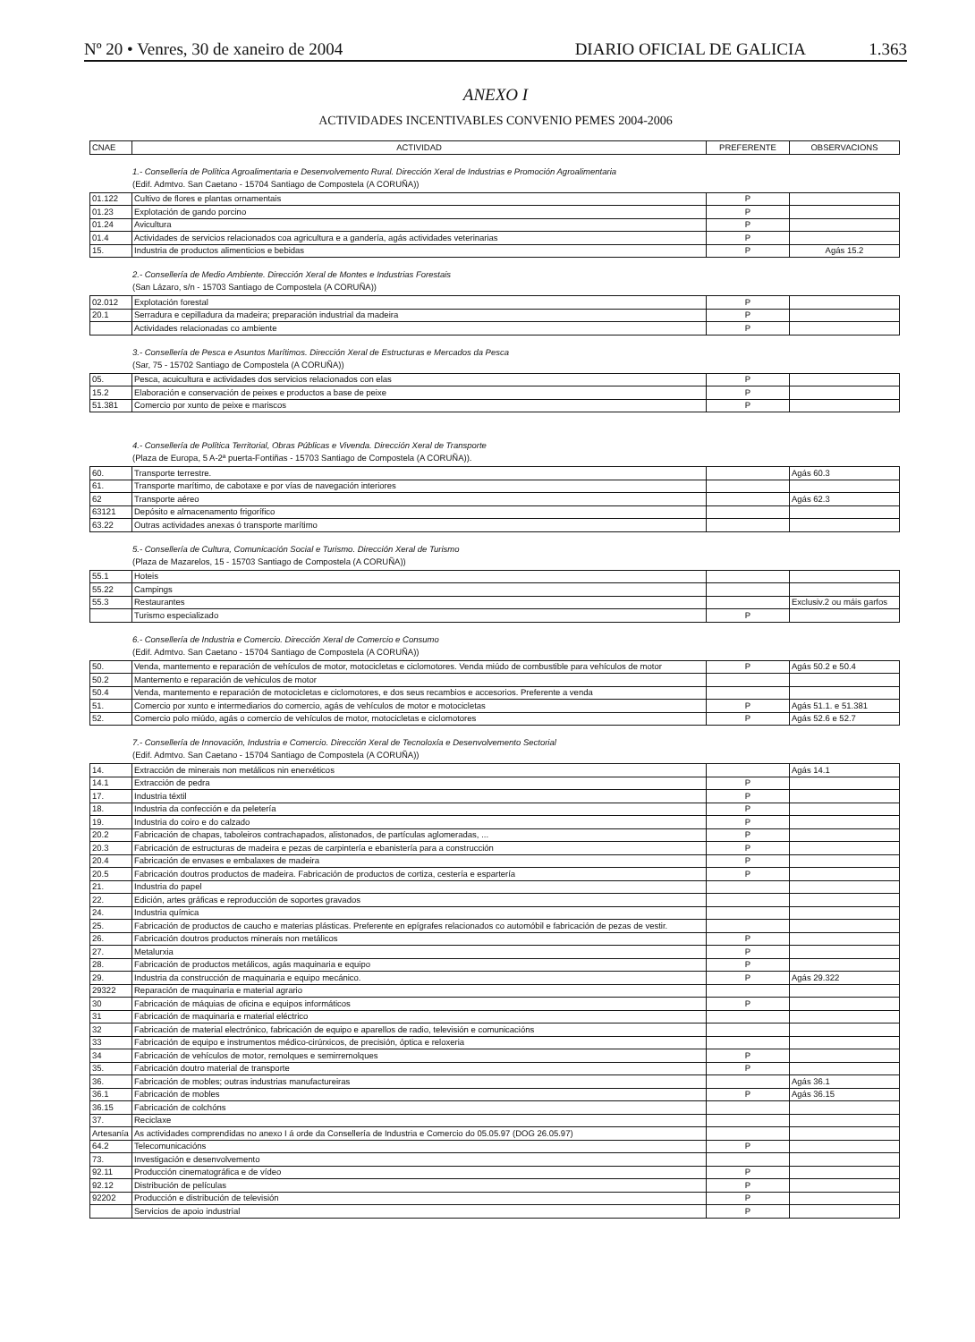Nº 20 • Venres, 30 de xaneiro de 2004 DIARIO OFICIAL DE GALICIA 1.363
ANEXO I
ACTIVIDADES INCENTIVABLES CONVENIO PEMES 2004-2006
| CNAE | ACTIVIDAD | PREFERENTE | OBSERVACIONS |
| --- | --- | --- | --- |
1.- Consellería de Política Agroalimentaria e Desenvolvemento Rural. Dirección Xeral de Industrias e Promoción Agroalimentaria
(Edif. Admtvo. San Caetano - 15704 Santiago de Compostela (A CORUÑA))
| 01.122 | Cultivo de flores e plantas ornamentais | P | |
| 01.23 | Explotación de gando porcino | P | |
| 01.24 | Avicultura | P | |
| 01.4 | Actividades de servicios relacionados coa agricultura e a gandería, agás actividades veterinarias | P | |
| 15. | Industria de productos alimenticios e bebidas | P | Agás 15.2 |
2.- Consellería de Medio Ambiente. Dirección Xeral de Montes e Industrias Forestais
(San Lázaro, s/n - 15703 Santiago de Compostela (A CORUÑA))
| 02.012 | Explotación forestal | P | |
| 20.1 | Serradura e cepilladura da madeira; preparación industrial da madeira | P | |
| | Actividades relacionadas co ambiente | P | |
3.- Consellería de Pesca e Asuntos Marítimos. Dirección Xeral de Estructuras e Mercados da Pesca
(Sar, 75 - 15702 Santiago de Compostela (A CORUÑA))
| 05. | Pesca, acuicultura e actividades dos servicios relacionados con elas | P | |
| 15.2 | Elaboración e conservación de peixes e productos a base de peixe | P | |
| 51.381 | Comercio por xunto de peixe e mariscos | P | |
4.- Consellería de Política Territorial, Obras Públicas e Vivenda. Dirección Xeral de Transporte
(Plaza de Europa, 5 A-2ª puerta-Fontiñas - 15703 Santiago de Compostela (A CORUÑA)).
| 60. | Transporte terrestre. | | Agás 60.3 |
| 61. | Transporte marítimo, de cabotaxe e por vías de navegación interiores | | |
| 62 | Transporte aéreo | | Agás 62.3 |
| 63121 | Depósito e almacenamento frigorífico | | |
| 63.22 | Outras actividades anexas ó transporte marítimo | | |
5.- Consellería de Cultura, Comunicación Social e Turismo. Dirección Xeral de Turismo
(Plaza de Mazarelos, 15 - 15703 Santiago de Compostela (A CORUÑA))
| 55.1 | Hoteis | | |
| 55.22 | Campings | | |
| 55.3 | Restaurantes | | Exclusiv.2 ou máis garfos |
| | Turismo especializado | P | |
6.- Consellería de Industria e Comercio. Dirección Xeral de Comercio e Consumo
(Edif. Admtvo. San Caetano - 15704 Santiago de Compostela (A CORUÑA))
| 50. | Venda, mantemento e reparación de vehículos de motor, motocicletas e ciclomotores. Venda miúdo de combustible para vehículos de motor | P | Agás 50.2 e 50.4 |
| 50.2 | Mantemento e reparación de vehiculos de motor | | |
| 50.4 | Venda, mantemento e reparación de motocicletas e ciclomotores, e dos seus recambios e accesorios. Preferente a venda | | |
| 51. | Comercio por xunto e intermediarios do comercio, agás de vehículos de motor e motocicletas | P | Agás 51.1. e 51.381 |
| 52. | Comercio polo miúdo, agás o comercio de vehículos de motor, motocicletas e ciclomotores | P | Agás 52.6 e 52.7 |
7.- Consellería de Innovación, Industria e Comercio. Dirección Xeral de Tecnoloxía e Desenvolvemento Sectorial
(Edif. Admtvo. San Caetano - 15704 Santiago de Compostela (A CORUÑA))
| 14. | Extracción de minerais non metálicos nin enerxéticos | | Agás 14.1 |
| 14.1 | Extracción de pedra | P | |
| 17. | Industria téxtil | P | |
| 18. | Industria da confección e da peletería | P | |
| 19. | Industria do coiro e do calzado | P | |
| 20.2 | Fabricación de chapas, taboleiros contrachapados, alistonados, de partículas aglomeradas, ... | P | |
| 20.3 | Fabricación de estructuras de madeira e pezas de carpintería e ebanistería para a construcción | P | |
| 20.4 | Fabricación de envases e embalaxes de madeira | P | |
| 20.5 | Fabricación doutros productos de madeira. Fabricación de productos de cortiza, cestería e espartería | P | |
| 21. | Industria do papel | | |
| 22. | Edición, artes gráficas e reproducción de soportes gravados | | |
| 24. | Industria química | | |
| 25. | Fabricación de productos de caucho e materias plásticas. Preferente en epígrafes relacionados co automóbil e fabricación de pezas de vestir. | | |
| 26. | Fabricación doutros productos minerais non metálicos | P | |
| 27. | Metalurxia | P | |
| 28. | Fabricación de productos metálicos, agás maquinaria e equipo | P | |
| 29. | Industria da construcción de maquinaria e equipo mecánico. | P | Agás 29.322 |
| 29322 | Reparación de maquinaria e material agrario | | |
| 30 | Fabricación de máquias de oficina e equipos informáticos | P | |
| 31 | Fabricación de maquinaria e material eléctrico | | |
| 32 | Fabricación de material electrónico, fabricación de equipo e aparellos de radio, televisión e comunicacións | | |
| 33 | Fabricación de equipo e instrumentos médico-cirúrxicos, de precisión, óptica e reloxeria | | |
| 34 | Fabricación de vehículos de motor, remolques e semirremolques | P | |
| 35. | Fabricación doutro material de transporte | P | |
| 36. | Fabricación de mobles; outras industrias manufactureiras | | Agás 36.1 |
| 36.1 | Fabricación de mobles | P | Agás 36.15 |
| 36.15 | Fabricación de colchóns | | |
| 37. | Reciclaxe | | |
| Artesanía | As actividades comprendidas no anexo I á orde da Consellería de Industria e Comercio do 05.05.97 (DOG 26.05.97) | | |
| 64.2 | Telecomunicacións | P | |
| 73. | Investigación e desenvolvemento | | |
| 92.11 | Producción cinematográfica e de vídeo | P | |
| 92.12 | Distribución de películas | P | |
| 92202 | Producción e distribución de televisión | P | |
| | Servicios de apoio industrial | P | |